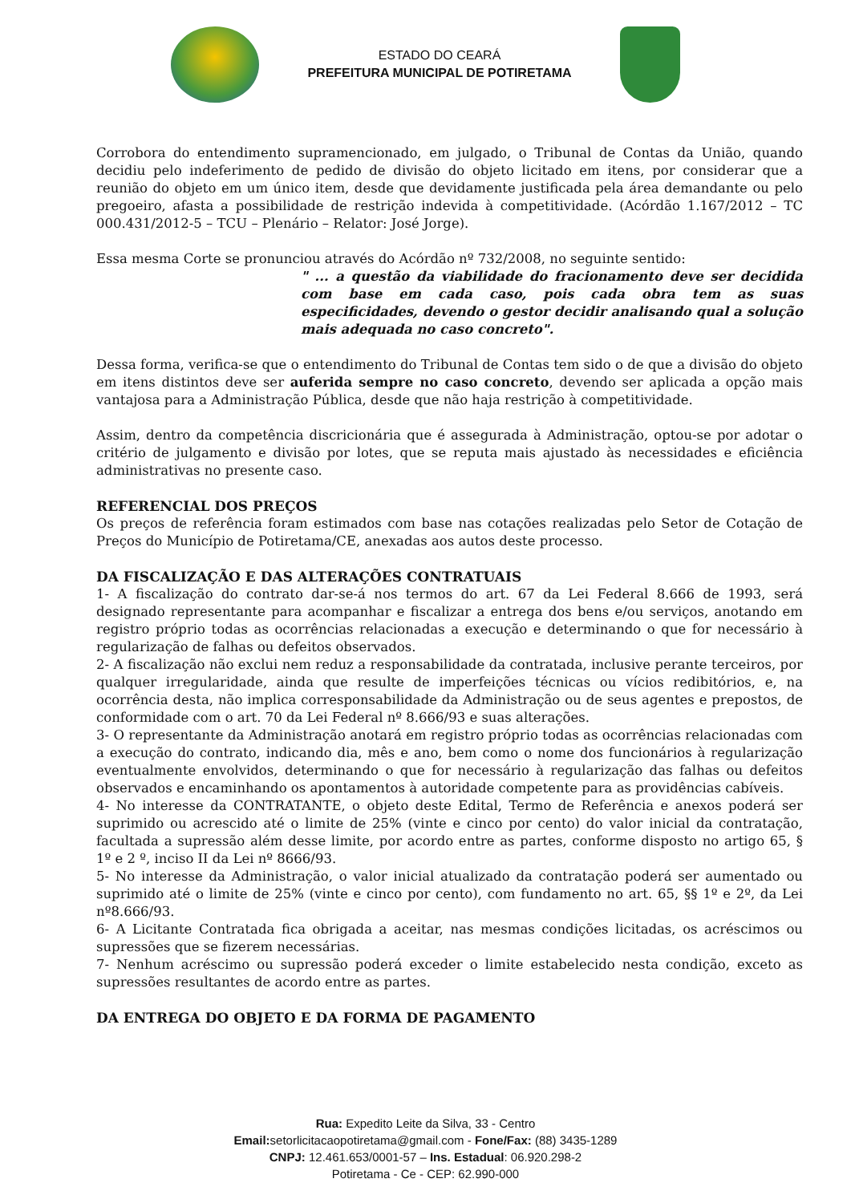ESTADO DO CEARÁ
PREFEITURA MUNICIPAL DE POTIRETAMA
Corrobora do entendimento supramencionado, em julgado, o Tribunal de Contas da União, quando decidiu pelo indeferimento de pedido de divisão do objeto licitado em itens, por considerar que a reunião do objeto em um único item, desde que devidamente justificada pela área demandante ou pelo pregoeiro, afasta a possibilidade de restrição indevida à competitividade. (Acórdão 1.167/2012 – TC 000.431/2012-5 – TCU – Plenário – Relator: José Jorge).
Essa mesma Corte se pronunciou através do Acórdão nº 732/2008, no seguinte sentido:
" ... a questão da viabilidade do fracionamento deve ser decidida com base em cada caso, pois cada obra tem as suas especificidades, devendo o gestor decidir analisando qual a solução mais adequada no caso concreto".
Dessa forma, verifica-se que o entendimento do Tribunal de Contas tem sido o de que a divisão do objeto em itens distintos deve ser auferida sempre no caso concreto, devendo ser aplicada a opção mais vantajosa para a Administração Pública, desde que não haja restrição à competitividade.
Assim, dentro da competência discricionária que é assegurada à Administração, optou-se por adotar o critério de julgamento e divisão por lotes, que se reputa mais ajustado às necessidades e eficiência administrativas no presente caso.
REFERENCIAL DOS PREÇOS
Os preços de referência foram estimados com base nas cotações realizadas pelo Setor de Cotação de Preços do Município de Potiretama/CE, anexadas aos autos deste processo.
DA FISCALIZAÇÃO E DAS ALTERAÇÕES CONTRATUAIS
1- A fiscalização do contrato dar-se-á nos termos do art. 67 da Lei Federal 8.666 de 1993, será designado representante para acompanhar e fiscalizar a entrega dos bens e/ou serviços, anotando em registro próprio todas as ocorrências relacionadas a execução e determinando o que for necessário à regularização de falhas ou defeitos observados.
2- A fiscalização não exclui nem reduz a responsabilidade da contratada, inclusive perante terceiros, por qualquer irregularidade, ainda que resulte de imperfeições técnicas ou vícios redibitórios, e, na ocorrência desta, não implica corresponsabilidade da Administração ou de seus agentes e prepostos, de conformidade com o art. 70 da Lei Federal nº 8.666/93 e suas alterações.
3- O representante da Administração anotará em registro próprio todas as ocorrências relacionadas com a execução do contrato, indicando dia, mês e ano, bem como o nome dos funcionários à regularização eventualmente envolvidos, determinando o que for necessário à regularização das falhas ou defeitos observados e encaminhando os apontamentos à autoridade competente para as providências cabíveis.
4- No interesse da CONTRATANTE, o objeto deste Edital, Termo de Referência e anexos poderá ser suprimido ou acrescido até o limite de 25% (vinte e cinco por cento) do valor inicial da contratação, facultada a supressão além desse limite, por acordo entre as partes, conforme disposto no artigo 65, § 1º e 2 º, inciso II da Lei nº 8666/93.
5- No interesse da Administração, o valor inicial atualizado da contratação poderá ser aumentado ou suprimido até o limite de 25% (vinte e cinco por cento), com fundamento no art. 65, §§ 1º e 2º, da Lei nº8.666/93.
6- A Licitante Contratada fica obrigada a aceitar, nas mesmas condições licitadas, os acréscimos ou supressões que se fizerem necessárias.
7- Nenhum acréscimo ou supressão poderá exceder o limite estabelecido nesta condição, exceto as supressões resultantes de acordo entre as partes.
DA ENTREGA DO OBJETO E DA FORMA DE PAGAMENTO
Rua: Expedito Leite da Silva, 33 - Centro
Email: setorlicitacaopotiretama@gmail.com - Fone/Fax: (88) 3435-1289
CNPJ: 12.461.653/0001-57 – Ins. Estadual: 06.920.298-2
Potiretama - Ce - CEP: 62.990-000